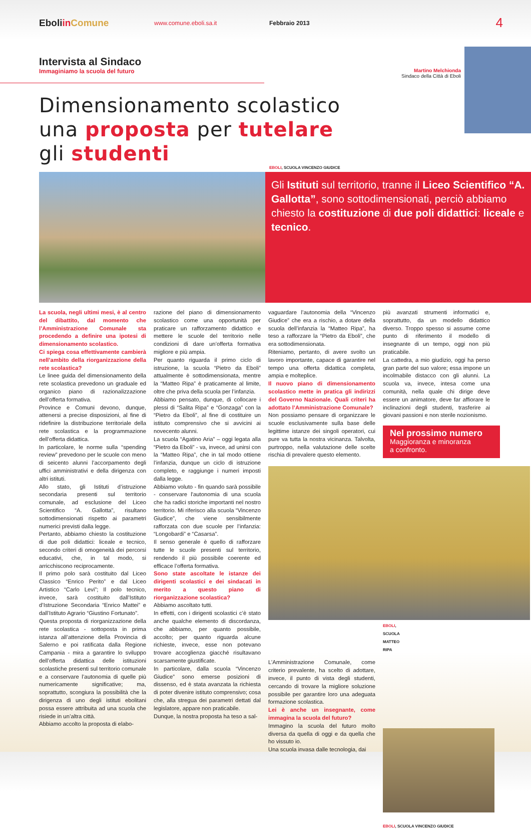Eboliin Comune
www.comune.eboli.sa.it Febbraio 2013
4
Intervista al Sindaco
Immaginiamo la scuola del futuro
Martino Melchionda
Sindaco della Città di Eboli
Dimensionamento scolastico
una proposta per tutelare
gli studenti
EBOLI, SCUOLA VINCENZO GIUDICE
Gli Istituti sul territorio, tranne il Liceo Scientifico “A. Gallotta”, sono sottodimensionati, perciò abbiamo chiesto la costituzione di due poli didattici: liceale e tecnico.
La scuola, negli ultimi mesi, è al centro del dibattito, dal momento che l’Amministrazione Comunale sta procedendo a definire una ipotesi di dimensionamento scolastico.
Ci spiega cosa effettivamente cambierà nell’ambito della riorganizzazione della rete scolastica?
Le linee guida del dimensionamento della rete scolastica prevedono un graduale ed organico piano di razionalizzazione dell’offerta formativa.
Province e Comuni devono, dunque, attenersi a precise disposizioni, al fine di ridefinire la distribuzione territoriale della rete scolastica e la programmazione dell’offerta didattica.
In particolare, le norme sulla “spending review” prevedono per le scuole con meno di seicento alunni l’accorpamento degli uffici amministrativi e della dirigenza con altri istituti.
Allo stato, gli Istituti d’istruzione secondaria presenti sul territorio comunale, ad esclusione del Liceo Scientifico “A. Gallotta”, risultano sottodimensionati rispetto ai parametri numerici previsti dalla legge.
Pertanto, abbiamo chiesto la costituzione di due poli didattici: liceale e tecnico, secondo criteri di omogeneità dei percorsi educativi, che, in tal modo, si arricchiscono reciprocamente.
Il primo polo sarà costituito dal Liceo Classico “Enrico Perito” e dal Liceo Artistico “Carlo Levi”; Il polo tecnico, invece, sarà costituito dall’Istituto d’Istruzione Secondaria “Enrico Mattei” e dall’Istituto Agrario “Giustino Fortunato”.
Questa proposta di riorganizzazione della rete scolastica - sottoposta in prima istanza all’attenzione della Provincia di Salerno e poi ratificata dalla Regione Campania - mira a garantire lo sviluppo dell’offerta didattica delle istituzioni scolastiche presenti sul territorio comunale e a conservare l’autonomia di quelle più numericamente significative; ma, soprattutto, scongiura la possibilità che la dirigenza di uno degli istituti ebolitani possa essere attribuita ad una scuola che risiede in un’altra città.
Abbiamo accolto la proposta di elabo-
razione del piano di dimensionamento scolastico come una opportunità per praticare un rafforzamento didattico e mettere le scuole del territorio nelle condizioni di dare un’offerta formativa migliore e più ampia.
Per quanto riguarda il primo ciclo di istruzione, la scuola “Pietro da Eboli” attualmente è sottodimensionata, mentre la “Matteo Ripa” è praticamente al limite, oltre che priva della scuola per l’infanzia.
Abbiamo pensato, dunque, di collocare i plessi di “Salita Ripa” e “Gonzaga” con la “Pietro da Eboli”, al fine di costituire un istituto comprensivo che si avvicini ai novecento alunni.
La scuola “Agatino Aria” – oggi legata alla “Pietro da Eboli” - va, invece, ad unirsi con la “Matteo Ripa”, che in tal modo ottiene l’infanzia, dunque un ciclo di istruzione completo, e raggiunge i numeri imposti dalla legge.
Abbiamo voluto - fin quando sarà possibile - conservare l'autonomia di una scuola che ha radici storiche importanti nel nostro territorio. Mi riferisco alla scuola “Vincenzo Giudice”, che viene sensibilmente rafforzata con due scuole per l’infanzia: “Longobardi” e “Casarsa”.
Il senso generale è quello di rafforzare tutte le scuole presenti sul territorio, rendendo il più possibile coerente ed efficace l’offerta formativa.
Sono state ascoltate le istanze dei dirigenti scolastici e dei sindacati in merito a questo piano di riorganizzazione scolastica?
Abbiamo ascoltato tutti.
In effetti, con i dirigenti scolastici c’è stato anche qualche elemento di discordanza, che abbiamo, per quanto possibile, accolto; per quanto riguarda alcune richieste, invece, esse non potevano trovare accoglienza giacché risultavano scarsamente giustificate.
In particolare, dalla scuola “Vincenzo Giudice” sono emerse posizioni di dissenso, ed è stata avanzata la richiesta di poter divenire istituto comprensivo; cosa che, alla stregua dei parametri dettati dal legislatore, appare non praticabile.
Dunque, la nostra proposta ha teso a sal-
vaguardare l’autonomia della “Vincenzo Giudice” che era a rischio, a dotare della scuola dell’infanzia la “Matteo Ripa”, ha teso a rafforzare la “Pietro da Eboli”, che era sottodimensionata.
Riteniamo, pertanto, di avere svolto un lavoro importante, capace di garantire nel tempo una offerta didattica completa, ampia e molteplice.
Il nuovo piano di dimensionamento scolastico mette in pratica gli indirizzi del Governo Nazionale. Quali criteri ha adottato l’Amministrazione Comunale?
Non possiamo pensare di organizzare le scuole esclusivamente sulla base delle legittime istanze dei singoli operatori, cui pure va tutta la nostra vicinanza. Talvolta, purtroppo, nella valutazione delle scelte rischia di prevalere questo elemento.
EBOLI, SCUOLA MATTEO RIPA
L’Amministrazione Comunale, come criterio prevalente, ha scelto di adottare, invece, il punto di vista degli studenti, cercando di trovare la migliore soluzione possibile per garantire loro una adeguata formazione scolastica.
Lei è anche un insegnante, come immagina la scuola del futuro?
Immagino la scuola del futuro molto diversa da quella di oggi e da quella che ho vissuto io.
Una scuola invasa dalle tecnologia, dai
più avanzati strumenti informatici e, soprattutto, da un modello didattico diverso. Troppo spesso si assume come punto di riferimento il modello di insegnante di un tempo, oggi non più praticabile.
La cattedra, a mio giudizio, oggi ha perso gran parte del suo valore; essa impone un incolmabile distacco con gli alunni. La scuola va, invece, intesa come una comunità, nella quale chi dirige deve essere un animatore, deve far affiorare le inclinazioni degli studenti, trasferire ai giovani passioni e non sterile nozionismo.
Nel prossimo numero
Maggioranza e minoranza
a confronto.
EBOLI, SCUOLA VINCENZO GIUDICE